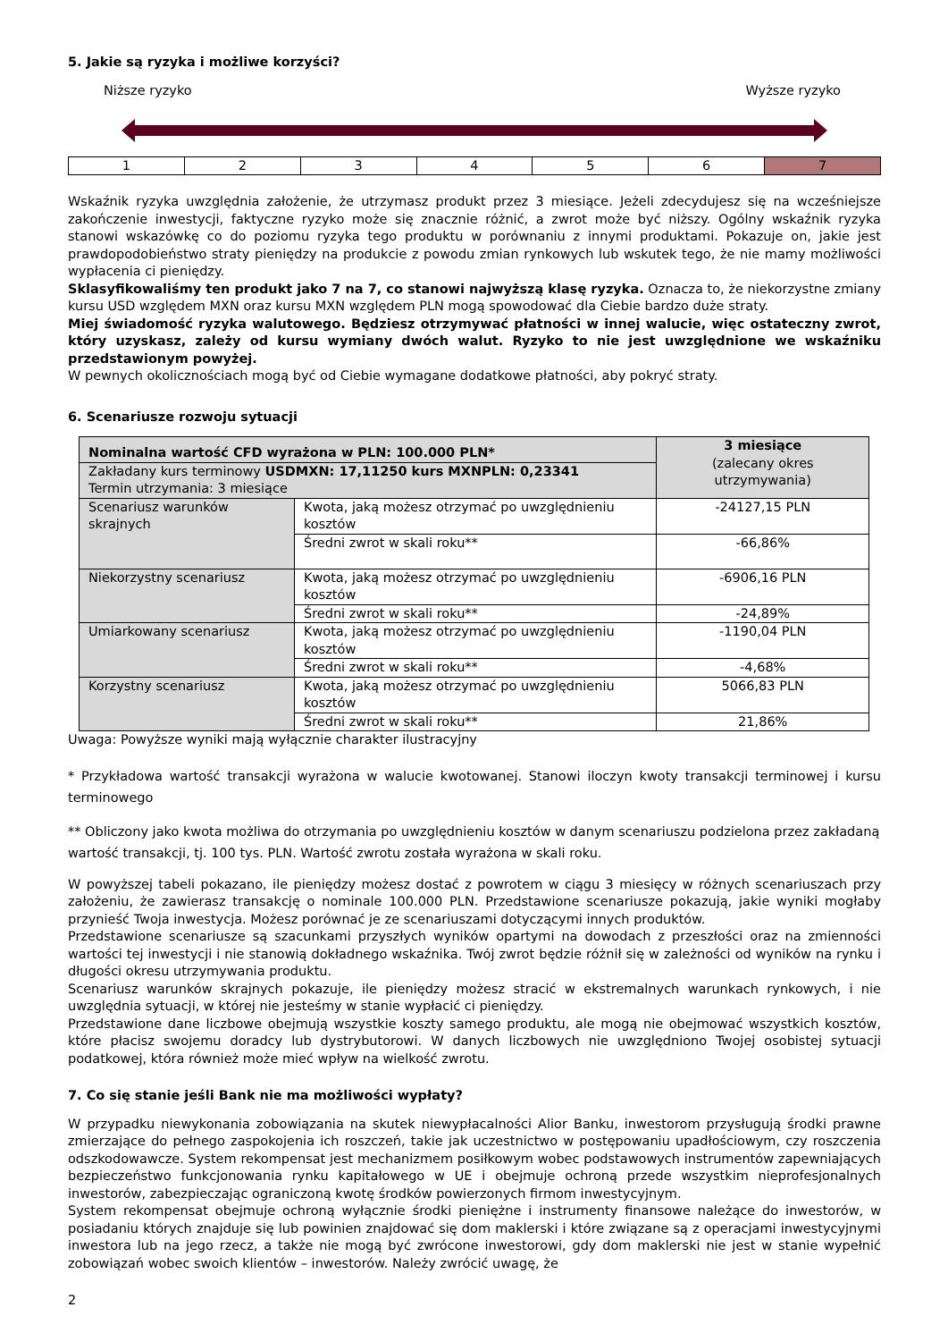5. Jakie są ryzyka i możliwe korzyści?
Niższe ryzyko Wyższe ryzyko
| 1 | 2 | 3 | 4 | 5 | 6 | 7 |
Wskaźnik ryzyka uwzględnia założenie, że utrzymasz produkt przez 3 miesiące. Jeżeli zdecydujesz się na wcześniejsze zakończenie inwestycji, faktyczne ryzyko może się znacznie różnić, a zwrot może być niższy. Ogólny wskaźnik ryzyka stanowi wskazówkę co do poziomu ryzyka tego produktu w porównaniu z innymi produktami. Pokazuje on, jakie jest prawdopodobieństwo straty pieniędzy na produkcie z powodu zmian rynkowych lub wskutek tego, że nie mamy możliwości wypłacenia ci pieniędzy.
Sklasyfikowaliśmy ten produkt jako 7 na 7, co stanowi najwyższą klasę ryzyka. Oznacza to, że niekorzystne zmiany kursu USD względem MXN oraz kursu MXN względem PLN mogą spowodować dla Ciebie bardzo duże straty.
Miej świadomość ryzyka walutowego. Będziesz otrzymywać płatności w innej walucie, więc ostateczny zwrot, który uzyskasz, zależy od kursu wymiany dwóch walut. Ryzyko to nie jest uwzględnione we wskaźniku przedstawionym powyżej.
W pewnych okolicznościach mogą być od Ciebie wymagane dodatkowe płatności, aby pokryć straty.
6. Scenariusze rozwoju sytuacji
| Nominalna wartość CFD wyrażona w PLN: 100.000 PLN* | | 3 miesiące (zalecany okres utrzymywania) |
| Zakładany kurs terminowy USDMXN: 17,11250 kurs MXNPLN: 0,23341 Termin utrzymania: 3 miesiące | | |
| Scenariusz warunków skrajnych | Kwota, jaką możesz otrzymać po uwzględnieniu kosztów | -24127,15 PLN |
| | Średni zwrot w skali roku** | -66,86% |
| Niekorzystny scenariusz | Kwota, jaką możesz otrzymać po uwzględnieniu kosztów | -6906,16 PLN |
| | Średni zwrot w skali roku** | -24,89% |
| Umiarkowany scenariusz | Kwota, jaką możesz otrzymać po uwzględnieniu kosztów | -1190,04 PLN |
| | Średni zwrot w skali roku** | -4,68% |
| Korzystny scenariusz | Kwota, jaką możesz otrzymać po uwzględnieniu kosztów | 5066,83 PLN |
| | Średni zwrot w skali roku** | 21,86% |
Uwaga: Powyższe wyniki mają wyłącznie charakter ilustracyjny
* Przykładowa wartość transakcji wyrażona w walucie kwotowanej. Stanowi iloczyn kwoty transakcji terminowej i kursu terminowego
** Obliczony jako kwota możliwa do otrzymania po uwzględnieniu kosztów w danym scenariuszu podzielona przez zakładaną wartość transakcji, tj. 100 tys. PLN. Wartość zwrotu została wyrażona w skali roku.
W powyższej tabeli pokazano, ile pieniędzy możesz dostać z powrotem w ciągu 3 miesięcy w różnych scenariuszach przy założeniu, że zawierasz transakcję o nominale 100.000 PLN. Przedstawione scenariusze pokazują, jakie wyniki mogłaby przynieść Twoja inwestycja. Możesz porównać je ze scenariuszami dotyczącymi innych produktów.
Przedstawione scenariusze są szacunkami przyszłych wyników opartymi na dowodach z przeszłości oraz na zmienności wartości tej inwestycji i nie stanowią dokładnego wskaźnika. Twój zwrot będzie różnił się w zależności od wyników na rynku i długości okresu utrzymywania produktu.
Scenariusz warunków skrajnych pokazuje, ile pieniędzy możesz stracić w ekstremalnych warunkach rynkowych, i nie uwzględnia sytuacji, w której nie jesteśmy w stanie wypłacić ci pieniędzy.
Przedstawione dane liczbowe obejmują wszystkie koszty samego produktu, ale mogą nie obejmować wszystkich kosztów, które płacisz swojemu doradcy lub dystrybutorowi. W danych liczbowych nie uwzględniono Twojej osobistej sytuacji podatkowej, która również może mieć wpływ na wielkość zwrotu.
7. Co się stanie jeśli Bank nie ma możliwości wypłaty?
W przypadku niewykonania zobowiązania na skutek niewypłacalności Alior Banku, inwestorom przysługują środki prawne zmierzające do pełnego zaspokojenia ich roszczeń, takie jak uczestnictwo w postępowaniu upadłościowym, czy roszczenia odszkodowawcze. System rekompensat jest mechanizmem posiłkowym wobec podstawowych instrumentów zapewniających bezpieczeństwo funkcjonowania rynku kapitałowego w UE i obejmuje ochroną przede wszystkim nieprofesjonalnych inwestorów, zabezpieczając ograniczoną kwotę środków powierzonych firmom inwestycyjnym.
System rekompensat obejmuje ochroną wyłącznie środki pieniężne i instrumenty finansowe należące do inwestorów, w posiadaniu których znajduje się lub powinien znajdować się dom maklerski i które związane są z operacjami inwestycyjnymi inwestora lub na jego rzecz, a także nie mogą być zwrócone inwestorowi, gdy dom maklerski nie jest w stanie wypełnić zobowiązań wobec swoich klientów – inwestorów. Należy zwrócić uwagę, że
2